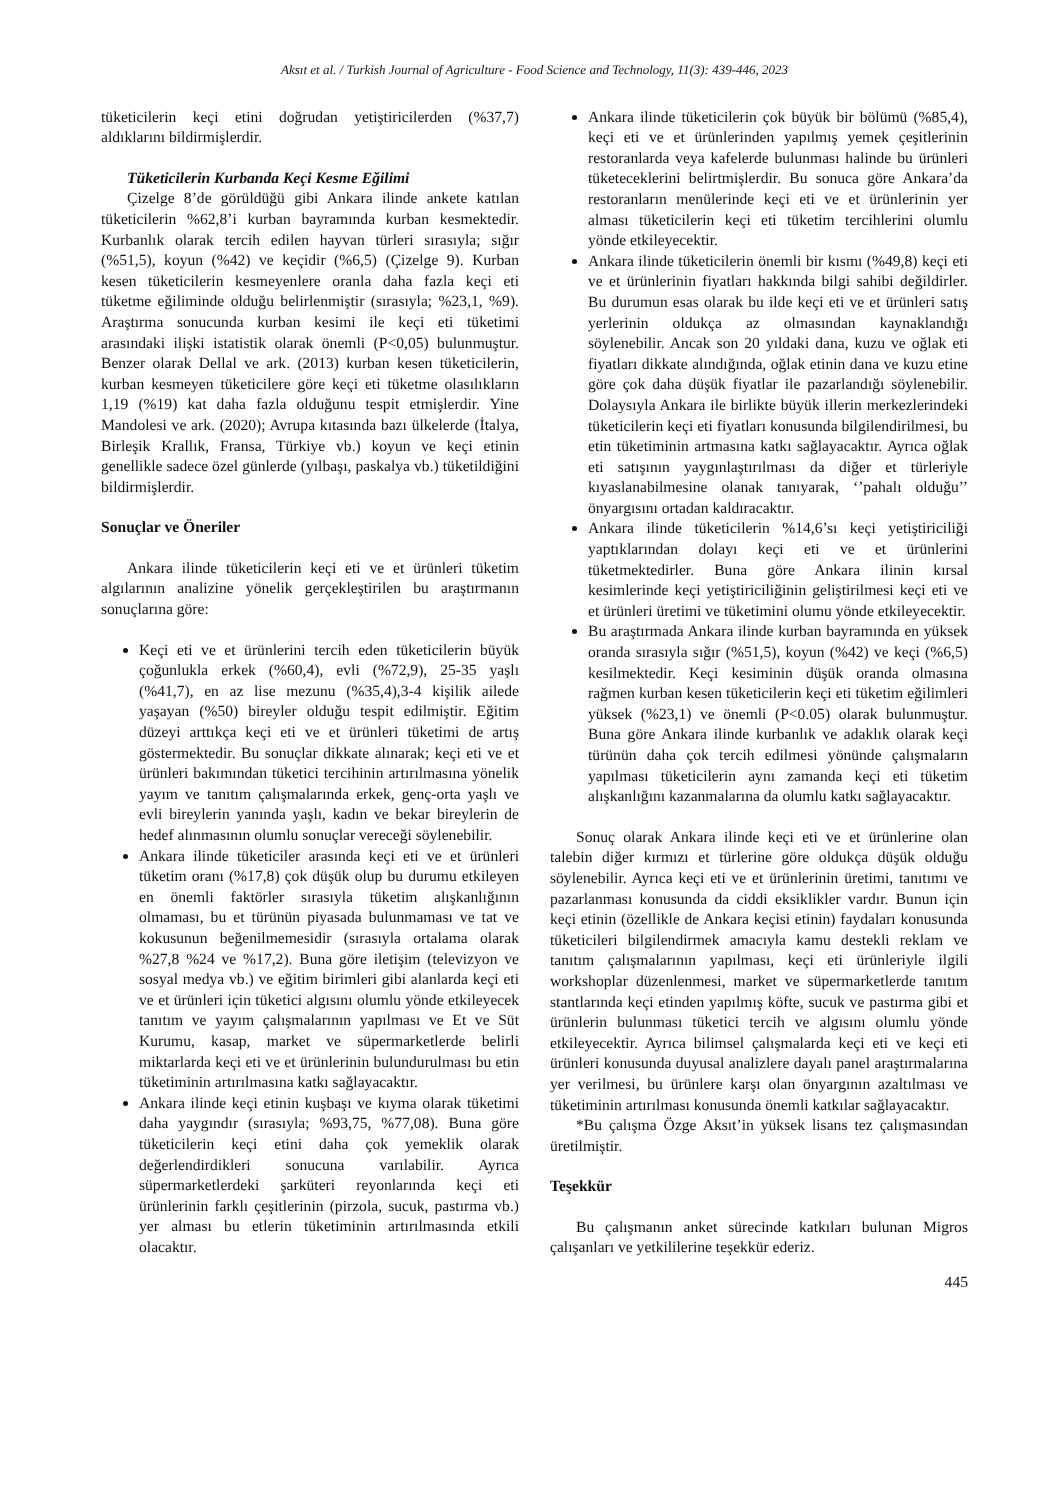Aksıt et al. / Turkish Journal of Agriculture - Food Science and Technology, 11(3): 439-446, 2023
tüketicilerin keçi etini doğrudan yetiştiricilerden (%37,7) aldıklarını bildirmişlerdir.
Tüketicilerin Kurbanda Keçi Kesme Eğilimi
Çizelge 8’de görüldüğü gibi Ankara ilinde ankete katılan tüketicilerin %62,8’i kurban bayramında kurban kesmektedir. Kurbanlık olarak tercih edilen hayvan türleri sırasıyla; sığır (%51,5), koyun (%42) ve keçidir (%6,5) (Çizelge 9). Kurban kesen tüketicilerin kesmeyenlere oranla daha fazla keçi eti tüketme eğiliminde olduğu belirlenmiştir (sırasıyla; %23,1, %9). Araştırma sonucunda kurban kesimi ile keçi eti tüketimi arasındaki ilişki istatistik olarak önemli (P<0,05) bulunmuştur. Benzer olarak Dellal ve ark. (2013) kurban kesen tüketicilerin, kurban kesmeyen tüketicilere göre keçi eti tüketme olasılıkların 1,19 (%19) kat daha fazla olduğunu tespit etmişlerdir. Yine Mandolesi ve ark. (2020); Avrupa kıtasında bazı ülkelerde (İtalya, Birleşik Krallık, Fransa, Türkiye vb.) koyun ve keçi etinin genellikle sadece özel günlerde (yılbaşı, paskalya vb.) tüketildiğini bildirmişlerdir.
Sonuçlar ve Öneriler
Ankara ilinde tüketicilerin keçi eti ve et ürünleri tüketim algılarının analizine yönelik gerçekleştirilen bu araştırmanın sonuçlarına göre:
Keçi eti ve et ürünlerini tercih eden tüketicilerin büyük çoğunlukla erkek (%60,4), evli (%72,9), 25-35 yaşlı (%41,7), en az lise mezunu (%35,4),3-4 kişilik ailede yaşayan (%50) bireyler olduğu tespit edilmiştir. Eğitim düzeyi arttıkça keçi eti ve et ürünleri tüketimi de artış göstermektedir. Bu sonuçlar dikkate alınarak; keçi eti ve et ürünleri bakımından tüketici tercihinin artırılmasına yönelik yayım ve tanıtım çalışmalarında erkek, genç-orta yaşlı ve evli bireylerin yanında yaşlı, kadın ve bekar bireylerin de hedef alınmasının olumlu sonuçlar vereceği söylenebilir.
Ankara ilinde tüketiciler arasında keçi eti ve et ürünleri tüketim oranı (%17,8) çok düşük olup bu durumu etkileyen en önemli faktörler sırasıyla tüketim alışkanlığının olmaması, bu et türünün piyasada bulunmaması ve tat ve kokusunun beğenilmemesidir (sırasıyla ortalama olarak %27,8 %24 ve %17,2). Buna göre iletişim (televizyon ve sosyal medya vb.) ve eğitim birimleri gibi alanlarda keçi eti ve et ürünleri için tüketici algısını olumlu yönde etkileyecek tanıtım ve yayım çalışmalarının yapılması ve Et ve Süt Kurumu, kasap, market ve süpermarketlerde belirli miktarlarda keçi eti ve et ürünlerinin bulundurulması bu etin tüketiminin artırılmasına katkı sağlayacaktır.
Ankara ilinde keçi etinin kuşbaşı ve kıyma olarak tüketimi daha yaygındır (sırasıyla; %93,75, %77,08). Buna göre tüketicilerin keçi etini daha çok yemeklik olarak değerlendirdikleri sonucuna varılabilir. Ayrıca süpermarketlerdeki şarküteri reyonlarında keçi eti ürünlerinin farklı çeşitlerinin (pirzola, sucuk, pastırma vb.) yer alması bu etlerin tüketiminin artırılmasında etkili olacaktır.
Ankara ilinde tüketicilerin çok büyük bir bölümü (%85,4), keçi eti ve et ürünlerinden yapılmış yemek çeşitlerinin restoranlarda veya kafelerde bulunması halinde bu ürünleri tüketeceklerini belirtmişlerdir. Bu sonuca göre Ankara’da restoranların menülerinde keçi eti ve et ürünlerinin yer alması tüketicilerin keçi eti tüketim tercihlerini olumlu yönde etkileyecektir.
Ankara ilinde tüketicilerin önemli bir kısmı (%49,8) keçi eti ve et ürünlerinin fiyatları hakkında bilgi sahibi değildirler. Bu durumun esas olarak bu ilde keçi eti ve et ürünleri satış yerlerinin oldukça az olmasından kaynaklandığı söylenebilir. Ancak son 20 yıldaki dana, kuzu ve oğlak eti fiyatları dikkate alındığında, oğlak etinin dana ve kuzu etine göre çok daha düşük fiyatlar ile pazarlandığı söylenebilir. Dolaysıyla Ankara ile birlikte büyük illerin merkezlerindeki tüketicilerin keçi eti fiyatları konusunda bilgilendirilmesi, bu etin tüketiminin artmasına katkı sağlayacaktır. Ayrıca oğlak eti satışının yaygınlaştırılması da diğer et türleriyle kıyaslanabilmesine olanak tanıyarak, ‘’pahalı olduğu’’ önyargısını ortadan kaldıracaktır.
Ankara ilinde tüketicilerin %14,6’sı keçi yetiştiriciliği yaptıklarından dolayı keçi eti ve et ürünlerini tüketmektedirler. Buna göre Ankara ilinin kırsal kesimlerinde keçi yetiştiriciliğinin geliştirilmesi keçi eti ve et ürünleri üretimi ve tüketimini olumu yönde etkileyecektir.
Bu araştırmada Ankara ilinde kurban bayramında en yüksek oranda sırasıyla sığır (%51,5), koyun (%42) ve keçi (%6,5) kesilmektedir. Keçi kesiminin düşük oranda olmasına rağmen kurban kesen tüketicilerin keçi eti tüketim eğilimleri yüksek (%23,1) ve önemli (P<0.05) olarak bulunmuştur. Buna göre Ankara ilinde kurbanlık ve adaklık olarak keçi türünün daha çok tercih edilmesi yönünde çalışmaların yapılması tüketicilerin aynı zamanda keçi eti tüketim alışkanlığını kazanmalarına da olumlu katkı sağlayacaktır.
Sonuç olarak Ankara ilinde keçi eti ve et ürünlerine olan talebin diğer kırmızı et türlerine göre oldukça düşük olduğu söylenebilir. Ayrıca keçi eti ve et ürünlerinin üretimi, tanıtımı ve pazarlanması konusunda da ciddi eksiklikler vardır. Bunun için keçi etinin (özellikle de Ankara keçisi etinin) faydaları konusunda tüketicileri bilgilendirmek amacıyla kamu destekli reklam ve tanıtım çalışmalarının yapılması, keçi eti ürünleriyle ilgili workshoplar düzenlenmesi, market ve süpermarketlerde tanıtım stantlarında keçi etinden yapılmış köfte, sucuk ve pastırma gibi et ürünlerin bulunması tüketici tercih ve algısını olumlu yönde etkileyecektir. Ayrıca bilimsel çalışmalarda keçi eti ve keçi eti ürünleri konusunda duyusal analizlere dayalı panel araştırmalarına yer verilmesi, bu ürünlere karşı olan önyargının azaltılması ve tüketiminin artırılması konusunda önemli katkılar sağlayacaktır.
*Bu çalışma Özge Aksıt’in yüksek lisans tez çalışmasından üretilmiştir.
Teşekkür
Bu çalışmanın anket sürecinde katkıları bulunan Migros çalışanları ve yetkililerine teşekkür ederiz.
445